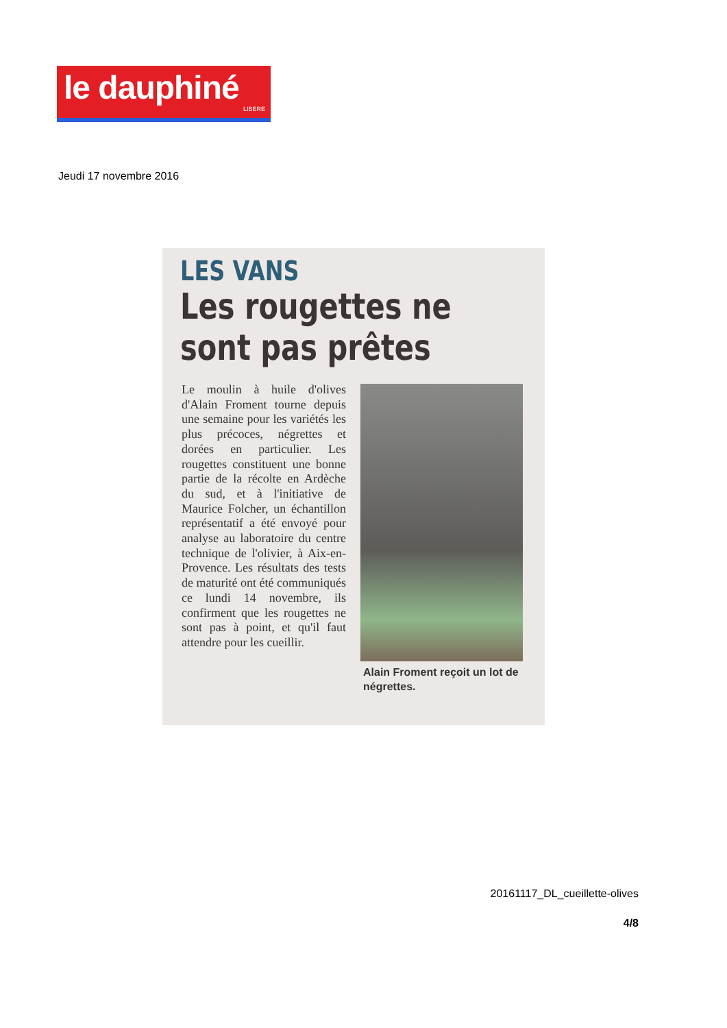le dauphiné
LIBERE
Jeudi 17 novembre 2016
LES VANS
Les rougettes ne sont pas prêtes
Le moulin à huile d'olives d'Alain Froment tourne depuis une semaine pour les variétés les plus précoces, négrettes et dorées en particulier. Les rougettes constituent une bonne partie de la récolte en Ardèche du sud, et à l'initiative de Maurice Folcher, un échantillon représentatif a été envoyé pour analyse au laboratoire du centre technique de l'olivier, à Aix-en-Provence. Les résultats des tests de maturité ont été communiqués ce lundi 14 novembre, ils confirment que les rougettes ne sont pas à point, et qu'il faut attendre pour les cueillir.
Alain Froment reçoit un lot de négrettes.
20161117_DL_cueillette-olives
4/8